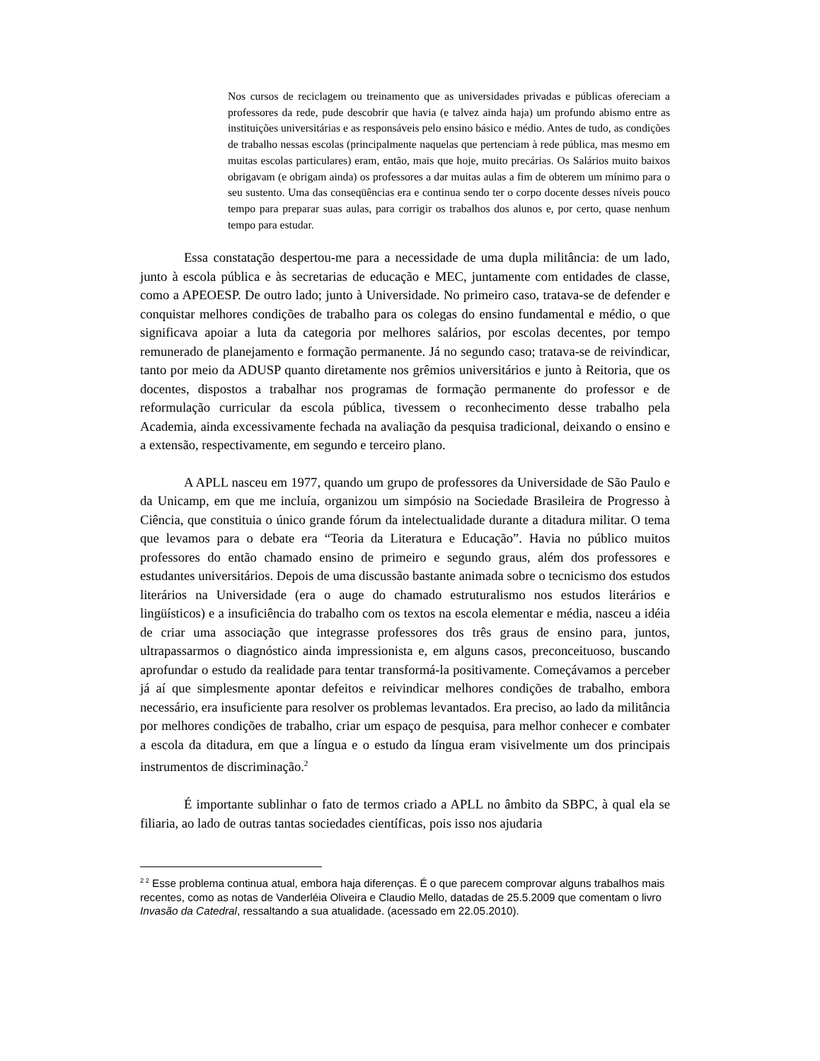Nos cursos de reciclagem ou treinamento que as universidades privadas e públicas ofereciam a professores da rede, pude descobrir que havia (e talvez ainda haja) um profundo abismo entre as instituições universitárias e as responsáveis pelo ensino básico e médio. Antes de tudo, as condições de trabalho nessas escolas (principalmente naquelas que pertenciam à rede pública, mas mesmo em muitas escolas particulares) eram, então, mais que hoje, muito precárias. Os Salários muito baixos obrigavam (e obrigam ainda) os professores a dar muitas aulas a fim de obterem um mínimo para o seu sustento. Uma das conseqüências era e continua sendo ter o corpo docente desses níveis pouco tempo para preparar suas aulas, para corrigir os trabalhos dos alunos e, por certo, quase nenhum tempo para estudar.
Essa constatação despertou-me para a necessidade de uma dupla militância: de um lado, junto à escola pública e às secretarias de educação e MEC, juntamente com entidades de classe, como a APEOESP. De outro lado; junto à Universidade. No primeiro caso, tratava-se de defender e conquistar melhores condições de trabalho para os colegas do ensino fundamental e médio, o que significava apoiar a luta da categoria por melhores salários, por escolas decentes, por tempo remunerado de planejamento e formação permanente. Já no segundo caso; tratava-se de reivindicar, tanto por meio da ADUSP quanto diretamente nos grêmios universitários e junto à Reitoria, que os docentes, dispostos a trabalhar nos programas de formação permanente do professor e de reformulação curricular da escola pública, tivessem o reconhecimento desse trabalho pela Academia, ainda excessivamente fechada na avaliação da pesquisa tradicional, deixando o ensino e a extensão, respectivamente, em segundo e terceiro plano.
A APLL nasceu em 1977, quando um grupo de professores da Universidade de São Paulo e da Unicamp, em que me incluía, organizou um simpósio na Sociedade Brasileira de Progresso à Ciência, que constituia o único grande fórum da intelectualidade durante a ditadura militar. O tema que levamos para o debate era “Teoria da Literatura e Educação”. Havia no público muitos professores do então chamado ensino de primeiro e segundo graus, além dos professores e estudantes universitários. Depois de uma discussão bastante animada sobre o tecnicismo dos estudos literários na Universidade (era o auge do chamado estruturalismo nos estudos literários e lingüísticos) e a insuficiência do trabalho com os textos na escola elementar e média, nasceu a idéia de criar uma associação que integrasse professores dos três graus de ensino para, juntos, ultrapassarmos o diagnóstico ainda impressionista e, em alguns casos, preconceituoso, buscando aprofundar o estudo da realidade para tentar transformá-la positivamente. Começávamos a perceber já aí que simplesmente apontar defeitos e reivindicar melhores condições de trabalho, embora necessário, era insuficiente para resolver os problemas levantados. Era preciso, ao lado da militância por melhores condições de trabalho, criar um espaço de pesquisa, para melhor conhecer e combater a escola da ditadura, em que a língua e o estudo da língua eram visivelmente um dos principais instrumentos de discriminação.<sup>2</sup>
É importante sublinhar o fato de termos criado a APLL no âmbito da SBPC, à qual ela se filiaria, ao lado de outras tantas sociedades científicas, pois isso nos ajudaria
<sup>2 2</sup> Esse problema continua atual, embora haja diferenças. É o que parecem comprovar alguns trabalhos mais recentes, como as notas de Vanderléia Oliveira e Claudio Mello, datadas de 25.5.2009 que comentam o livro Invasão da Catedral, ressaltando a sua atualidade. (acessado em 22.05.2010).